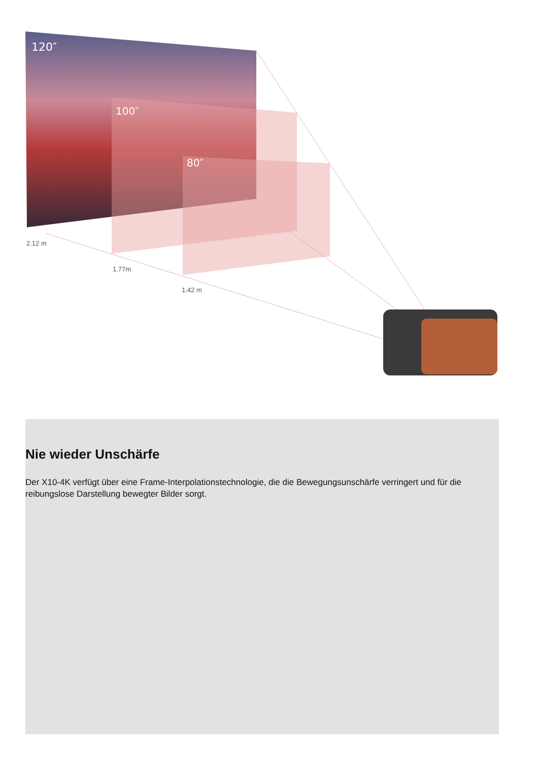120″
100″
80″
2.12 m
1.77m
1.42 m
Nie wieder Unschärfe
Der X10-4K verfügt über eine Frame-Interpolationstechnologie, die die Bewegungsunschärfe verringert und für die reibungslose Darstellung bewegter Bilder sorgt.